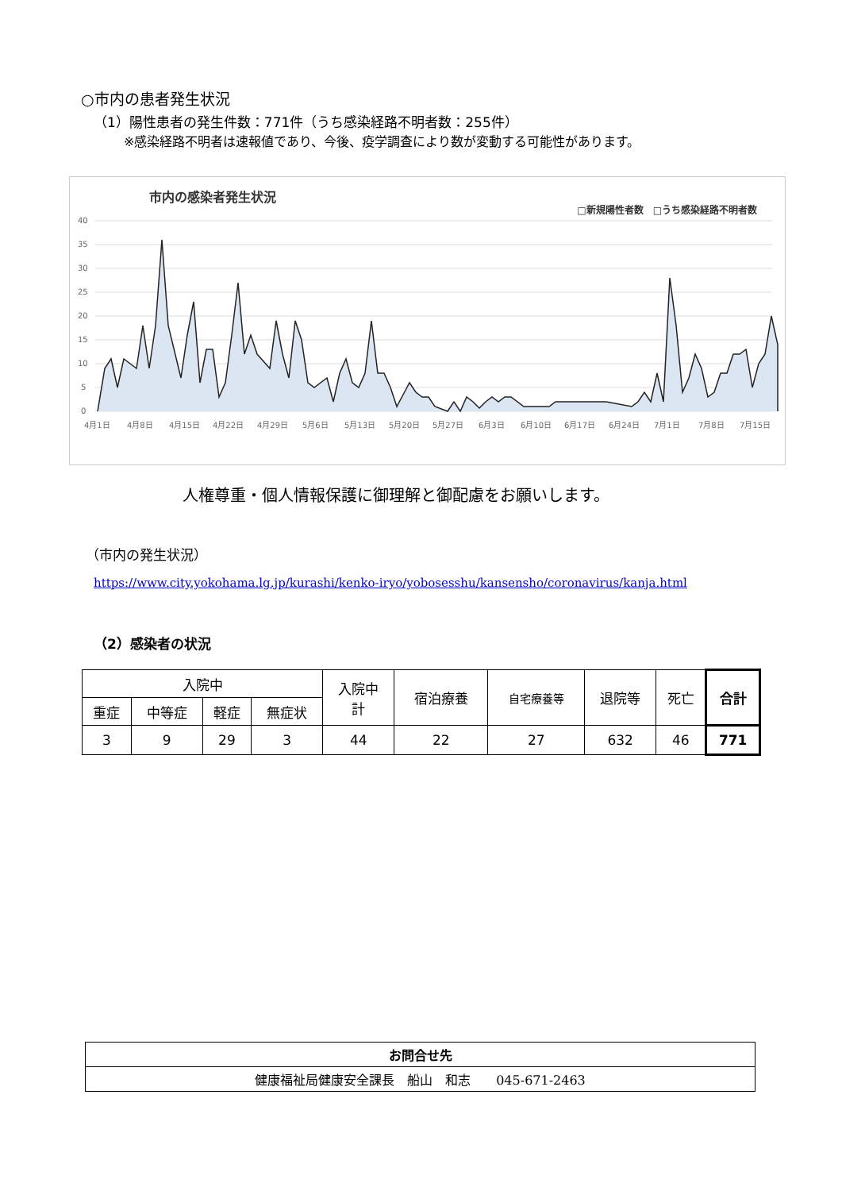○市内の患者発生状況
（1）陽性患者の発生件数：771件（うち感染経路不明者数：255件）
※感染経路不明者は速報値であり、今後、疫学調査により数が変動する可能性があります。
市内の感染者発生状況
□新規陽性者数　□うち感染経路不明者数
40
35
30
25
20
15
10
5
0
4月1日
4月8日
4月15日
4月22日
4月29日
5月6日
5月13日
5月20日
5月27日
6月3日
6月10日
6月17日
6月24日
7月1日
7月8日
7月15日
人権尊重・個人情報保護に御理解と御配慮をお願いします。
（市内の発生状況）
https://www.city.yokohama.lg.jp/kurashi/kenko-iryo/yobosesshu/kansensho/coronavirus/kanja.html
（2）感染者の状況
| 入院中 | | | | 入院中 計 | 宿泊療養 | 自宅療養等 | 退院等 | 死亡 | 合計 |
| --- | --- | --- | --- | --- | --- | --- | --- | --- | --- |
| 重症 | 中等症 | 軽症 | 無症状 | | | | | | |
| 3 | 9 | 29 | 3 | 44 | 22 | 27 | 632 | 46 | 771 |
| お問合せ先 |
| 健康福祉局健康安全課長 船山 和志 045-671-2463 |